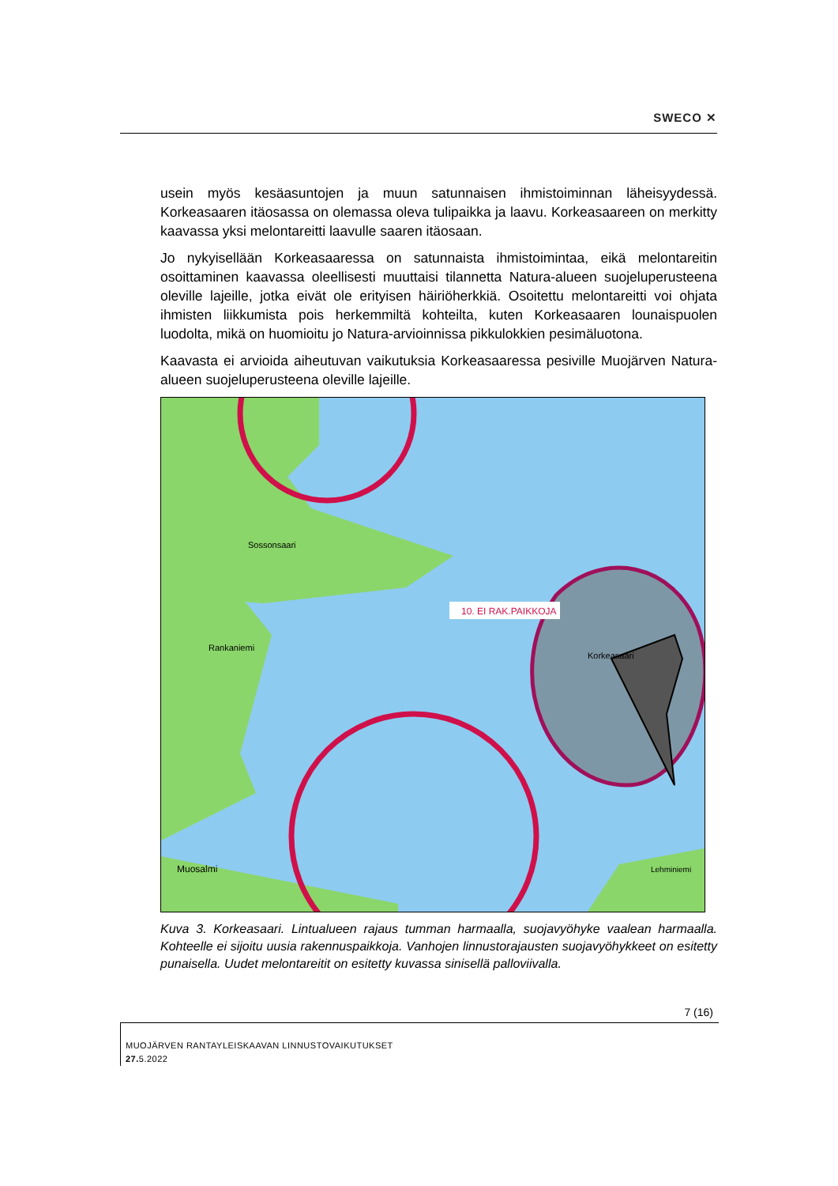SWECO ✕
usein myös kesäasuntojen ja muun satunnaisen ihmistoiminnan läheisyydessä. Korkeasaaren itäosassa on olemassa oleva tulipaikka ja laavu. Korkeasaareen on merkitty kaavassa yksi melontareitti laavulle saaren itäosaan.
Jo nykyisellään Korkeasaaressa on satunnaista ihmistoimintaa, eikä melontareitin osoittaminen kaavassa oleellisesti muuttaisi tilannetta Natura-alueen suojeluperusteena oleville lajeille, jotka eivät ole erityisen häiriöherkkiä. Osoitettu melontareitti voi ohjata ihmisten liikkumista pois herkemmiltä kohteilta, kuten Korkeasaaren lounaispuolen luodolta, mikä on huomioitu jo Natura-arvioinnissa pikkulokkien pesimäluotona.
Kaavasta ei arvioida aiheutuvan vaikutuksia Korkeasaaressa pesiville Muojärven Natura-alueen suojeluperusteena oleville lajeille.
10. EI RAK.PAIKKOJA
Sossonsaari
Korkeasaari
Rankaniemi
Muosalmi
Lehminiemi
Kuva 3. Korkeasaari. Lintualueen rajaus tumman harmaalla, suojavyöhyke vaalean harmaalla. Kohteelle ei sijoitu uusia rakennuspaikkoja. Vanhojen linnustorajausten suojavyöhykkeet on esitetty punaisella. Uudet melontareitit on esitetty kuvassa sinisellä palloviivalla.
7 (16)
MUOJÄRVEN RANTAYLEISKAAVAN LINNUSTOVAIKUTUKSET
27. 5.2022